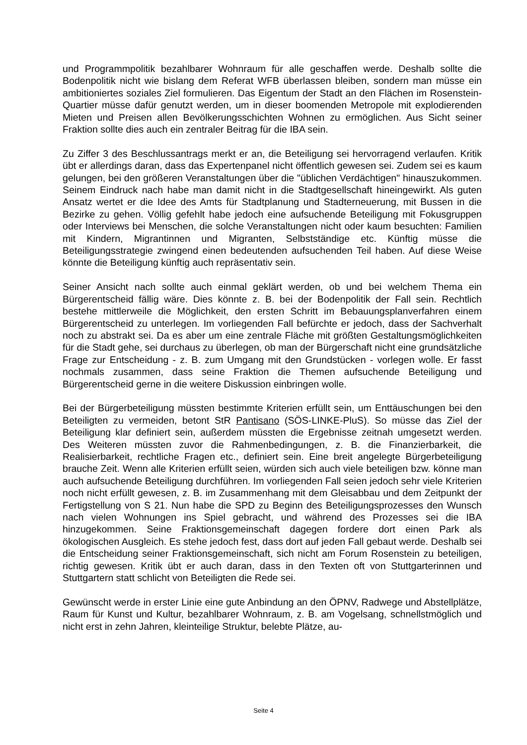und Programmpolitik bezahlbarer Wohnraum für alle geschaffen werde. Deshalb sollte die Bodenpolitik nicht wie bislang dem Referat WFB überlassen bleiben, sondern man müsse ein ambitioniertes soziales Ziel formulieren. Das Eigentum der Stadt an den Flächen im Rosenstein-Quartier müsse dafür genutzt werden, um in dieser boomenden Metropole mit explodierenden Mieten und Preisen allen Bevölkerungsschichten Wohnen zu ermöglichen. Aus Sicht seiner Fraktion sollte dies auch ein zentraler Beitrag für die IBA sein.
Zu Ziffer 3 des Beschlussantrags merkt er an, die Beteiligung sei hervorragend verlaufen. Kritik übt er allerdings daran, dass das Expertenpanel nicht öffentlich gewesen sei. Zudem sei es kaum gelungen, bei den größeren Veranstaltungen über die "üblichen Verdächtigen" hinauszukommen. Seinem Eindruck nach habe man damit nicht in die Stadtgesellschaft hineingewirkt. Als guten Ansatz wertet er die Idee des Amts für Stadtplanung und Stadterneuerung, mit Bussen in die Bezirke zu gehen. Völlig gefehlt habe jedoch eine aufsuchende Beteiligung mit Fokusgruppen oder Interviews bei Menschen, die solche Veranstaltungen nicht oder kaum besuchten: Familien mit Kindern, Migrantinnen und Migranten, Selbstständige etc. Künftig müsse die Beteiligungsstrategie zwingend einen bedeutenden aufsuchenden Teil haben. Auf diese Weise könnte die Beteiligung künftig auch repräsentativ sein.
Seiner Ansicht nach sollte auch einmal geklärt werden, ob und bei welchem Thema ein Bürgerentscheid fällig wäre. Dies könnte z. B. bei der Bodenpolitik der Fall sein. Rechtlich bestehe mittlerweile die Möglichkeit, den ersten Schritt im Bebauungsplanverfahren einem Bürgerentscheid zu unterlegen. Im vorliegenden Fall befürchte er jedoch, dass der Sachverhalt noch zu abstrakt sei. Da es aber um eine zentrale Fläche mit größten Gestaltungsmöglichkeiten für die Stadt gehe, sei durchaus zu überlegen, ob man der Bürgerschaft nicht eine grundsätzliche Frage zur Entscheidung - z. B. zum Umgang mit den Grundstücken - vorlegen wolle. Er fasst nochmals zusammen, dass seine Fraktion die Themen aufsuchende Beteiligung und Bürgerentscheid gerne in die weitere Diskussion einbringen wolle.
Bei der Bürgerbeteiligung müssten bestimmte Kriterien erfüllt sein, um Enttäuschungen bei den Beteiligten zu vermeiden, betont StR Pantisano (SÖS-LINKE-PluS). So müsse das Ziel der Beteiligung klar definiert sein, außerdem müssten die Ergebnisse zeitnah umgesetzt werden. Des Weiteren müssten zuvor die Rahmenbedingungen, z. B. die Finanzierbarkeit, die Realisierbarkeit, rechtliche Fragen etc., definiert sein. Eine breit angelegte Bürgerbeteiligung brauche Zeit. Wenn alle Kriterien erfüllt seien, würden sich auch viele beteiligen bzw. könne man auch aufsuchende Beteiligung durchführen. Im vorliegenden Fall seien jedoch sehr viele Kriterien noch nicht erfüllt gewesen, z. B. im Zusammenhang mit dem Gleisabbau und dem Zeitpunkt der Fertigstellung von S 21. Nun habe die SPD zu Beginn des Beteiligungsprozesses den Wunsch nach vielen Wohnungen ins Spiel gebracht, und während des Prozesses sei die IBA hinzugekommen. Seine Fraktionsgemeinschaft dagegen fordere dort einen Park als ökologischen Ausgleich. Es stehe jedoch fest, dass dort auf jeden Fall gebaut werde. Deshalb sei die Entscheidung seiner Fraktionsgemeinschaft, sich nicht am Forum Rosenstein zu beteiligen, richtig gewesen. Kritik übt er auch daran, dass in den Texten oft von Stuttgarterinnen und Stuttgartern statt schlicht von Beteiligten die Rede sei.
Gewünscht werde in erster Linie eine gute Anbindung an den ÖPNV, Radwege und Abstellplätze, Raum für Kunst und Kultur, bezahlbarer Wohnraum, z. B. am Vogelsang, schnellstmöglich und nicht erst in zehn Jahren, kleinteilige Struktur, belebte Plätze, au-
Seite 4